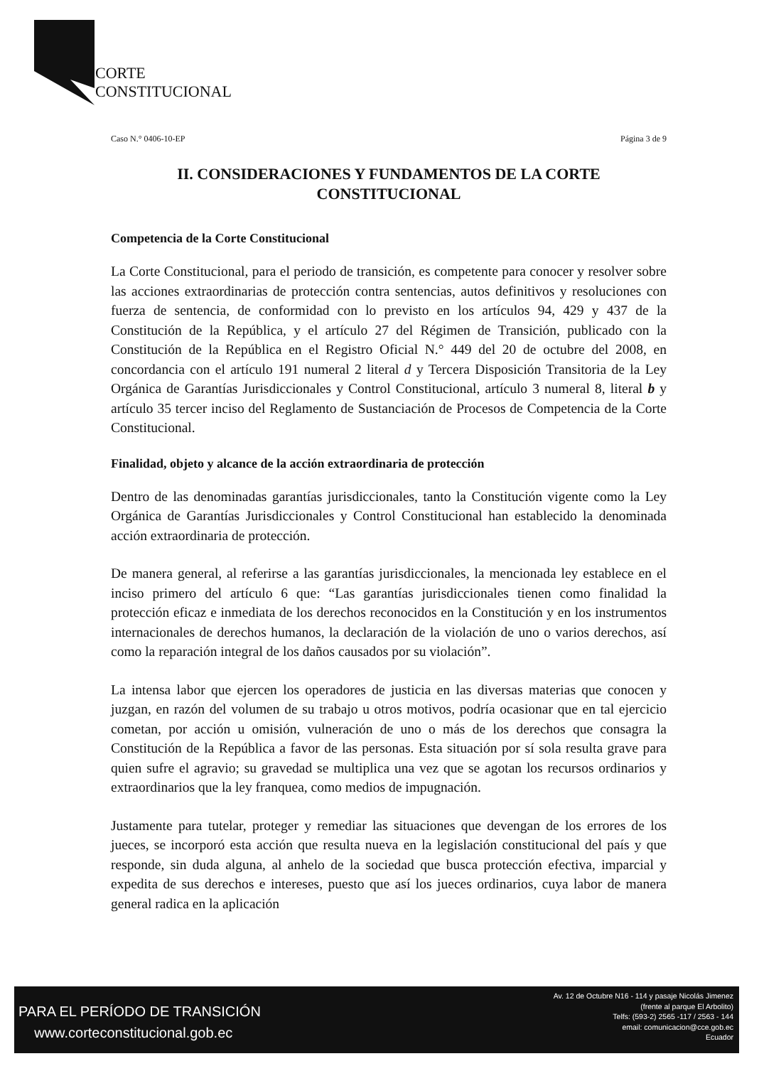CORTE
CONSTITUCIONAL
Caso N.° 0406-10-EP Página 3 de 9
II. CONSIDERACIONES Y FUNDAMENTOS DE LA CORTE CONSTITUCIONAL
Competencia de la Corte Constitucional
La Corte Constitucional, para el periodo de transición, es competente para conocer y resolver sobre las acciones extraordinarias de protección contra sentencias, autos definitivos y resoluciones con fuerza de sentencia, de conformidad con lo previsto en los artículos 94, 429 y 437 de la Constitución de la República, y el artículo 27 del Régimen de Transición, publicado con la Constitución de la República en el Registro Oficial N.° 449 del 20 de octubre del 2008, en concordancia con el artículo 191 numeral 2 literal d y Tercera Disposición Transitoria de la Ley Orgánica de Garantías Jurisdiccionales y Control Constitucional, artículo 3 numeral 8, literal b y artículo 35 tercer inciso del Reglamento de Sustanciación de Procesos de Competencia de la Corte Constitucional.
Finalidad, objeto y alcance de la acción extraordinaria de protección
Dentro de las denominadas garantías jurisdiccionales, tanto la Constitución vigente como la Ley Orgánica de Garantías Jurisdiccionales y Control Constitucional han establecido la denominada acción extraordinaria de protección.
De manera general, al referirse a las garantías jurisdiccionales, la mencionada ley establece en el inciso primero del artículo 6 que: “Las garantías jurisdiccionales tienen como finalidad la protección eficaz e inmediata de los derechos reconocidos en la Constitución y en los instrumentos internacionales de derechos humanos, la declaración de la violación de uno o varios derechos, así como la reparación integral de los daños causados por su violación”.
La intensa labor que ejercen los operadores de justicia en las diversas materias que conocen y juzgan, en razón del volumen de su trabajo u otros motivos, podría ocasionar que en tal ejercicio cometan, por acción u omisión, vulneración de uno o más de los derechos que consagra la Constitución de la República a favor de las personas. Esta situación por sí sola resulta grave para quien sufre el agravio; su gravedad se multiplica una vez que se agotan los recursos ordinarios y extraordinarios que la ley franquea, como medios de impugnación.
Justamente para tutelar, proteger y remediar las situaciones que devengan de los errores de los jueces, se incorporó esta acción que resulta nueva en la legislación constitucional del país y que responde, sin duda alguna, al anhelo de la sociedad que busca protección efectiva, imparcial y expedita de sus derechos e intereses, puesto que así los jueces ordinarios, cuya labor de manera general radica en la aplicación
PARA EL PERÍODO DE TRANSICIÓN
www.corteconstitucional.gob.ec
Av. 12 de Octubre N16 - 114 y pasaje Nicolás Jimenez
(frente al parque El Arbolito)
Telfs: (593-2) 2565 -117 / 2563 - 144
email: comunicacion@cce.gob.ec
Ecuador